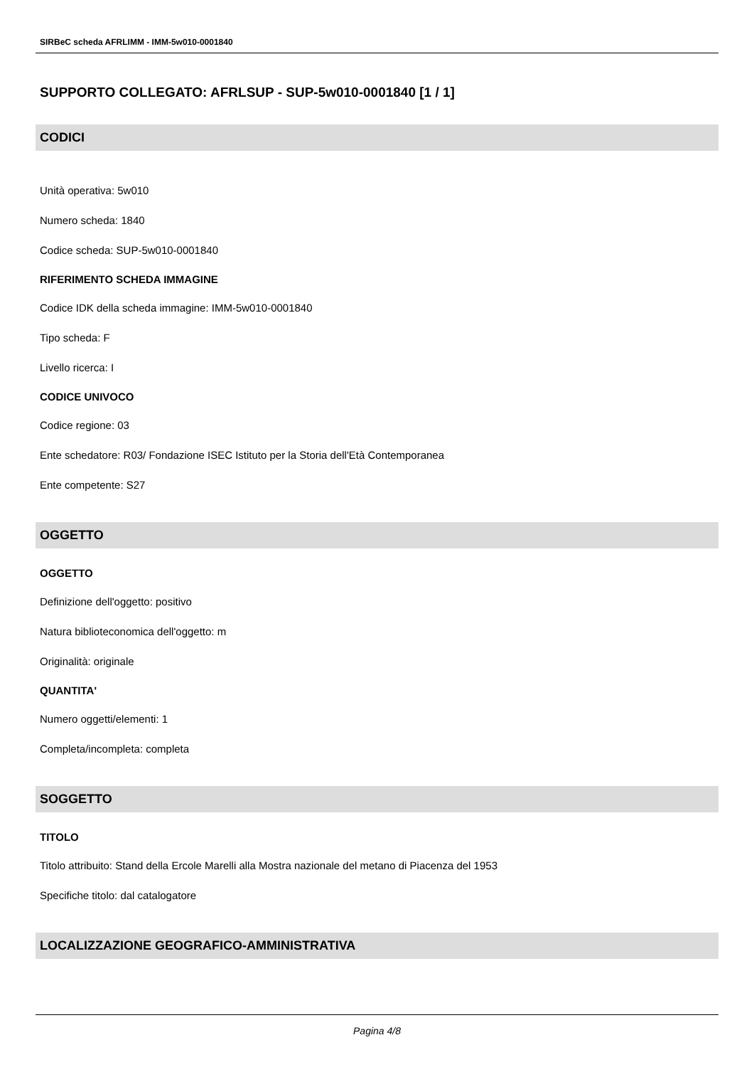SIRBeC scheda AFRLIMM - IMM-5w010-0001840
SUPPORTO COLLEGATO: AFRLSUP - SUP-5w010-0001840 [1 / 1]
CODICI
Unità operativa: 5w010
Numero scheda: 1840
Codice scheda: SUP-5w010-0001840
RIFERIMENTO SCHEDA IMMAGINE
Codice IDK della scheda immagine: IMM-5w010-0001840
Tipo scheda: F
Livello ricerca: I
CODICE UNIVOCO
Codice regione: 03
Ente schedatore: R03/ Fondazione ISEC Istituto per la Storia dell'Età Contemporanea
Ente competente: S27
OGGETTO
OGGETTO
Definizione dell'oggetto: positivo
Natura biblioteconomica dell'oggetto: m
Originalità: originale
QUANTITA'
Numero oggetti/elementi: 1
Completa/incompleta: completa
SOGGETTO
TITOLO
Titolo attribuito: Stand della Ercole Marelli alla Mostra nazionale del metano di Piacenza del 1953
Specifiche titolo: dal catalogatore
LOCALIZZAZIONE GEOGRAFICO-AMMINISTRATIVA
Pagina 4/8